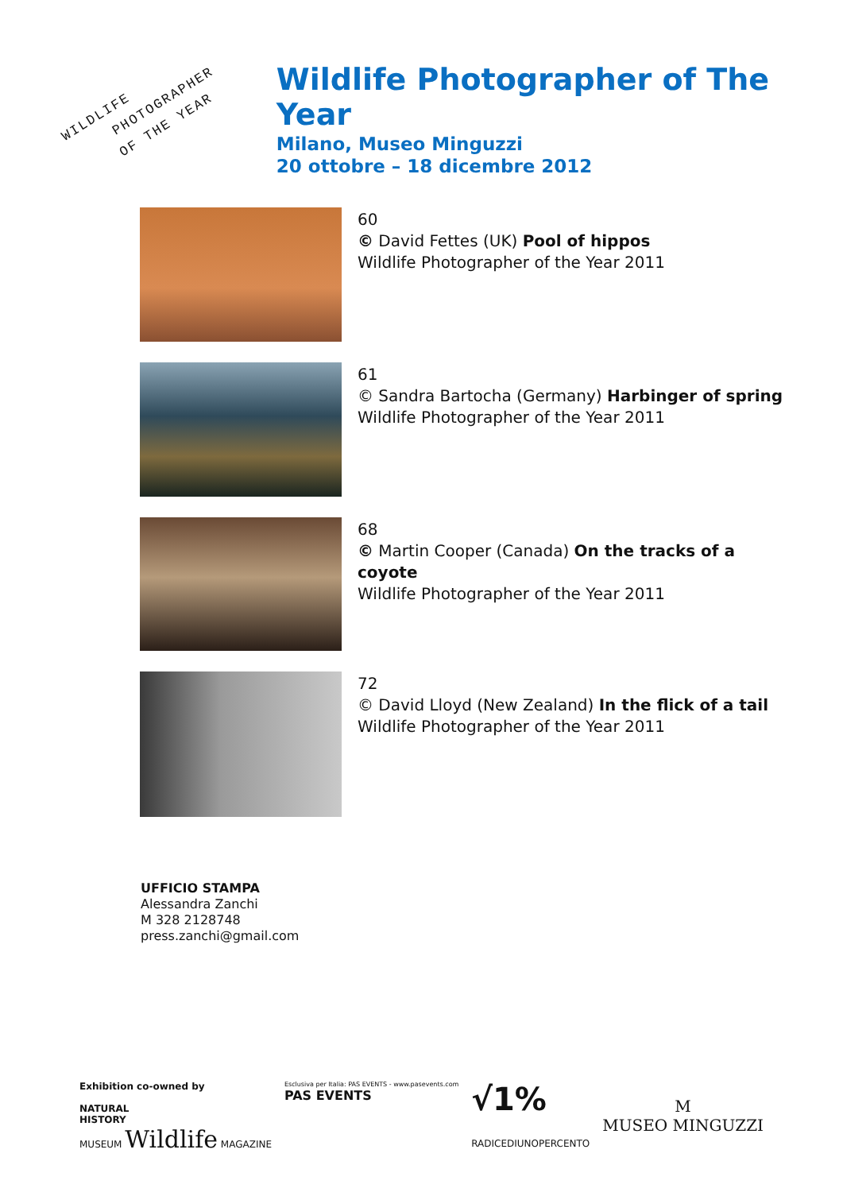WILDLIFE
PHOTOGRAPHER
OF THE YEAR
Wildlife Photographer of The Year
Milano, Museo Minguzzi
20 ottobre – 18 dicembre 2012
60
© David Fettes (UK) Pool of hippos
Wildlife Photographer of the Year 2011
61
© Sandra Bartocha (Germany) Harbinger of spring
Wildlife Photographer of the Year 2011
68
© Martin Cooper (Canada) On the tracks of a
coyote
Wildlife Photographer of the Year 2011
72
© David Lloyd (New Zealand) In the flick of a tail
Wildlife Photographer of the Year 2011
UFFICIO STAMPA
Alessandra Zanchi
M 328 2128748
press.zanchi@gmail.com
Exhibition co-owned by
NATURAL
HISTORY
MUSEUM Wildlife MAGAZINE
Esclusiva per Italia: PAS EVENTS - www.pasevents.com
PAS EVENTS
√1%
RADICEDIUNOPERCENTO
M
MUSEO MINGUZZI